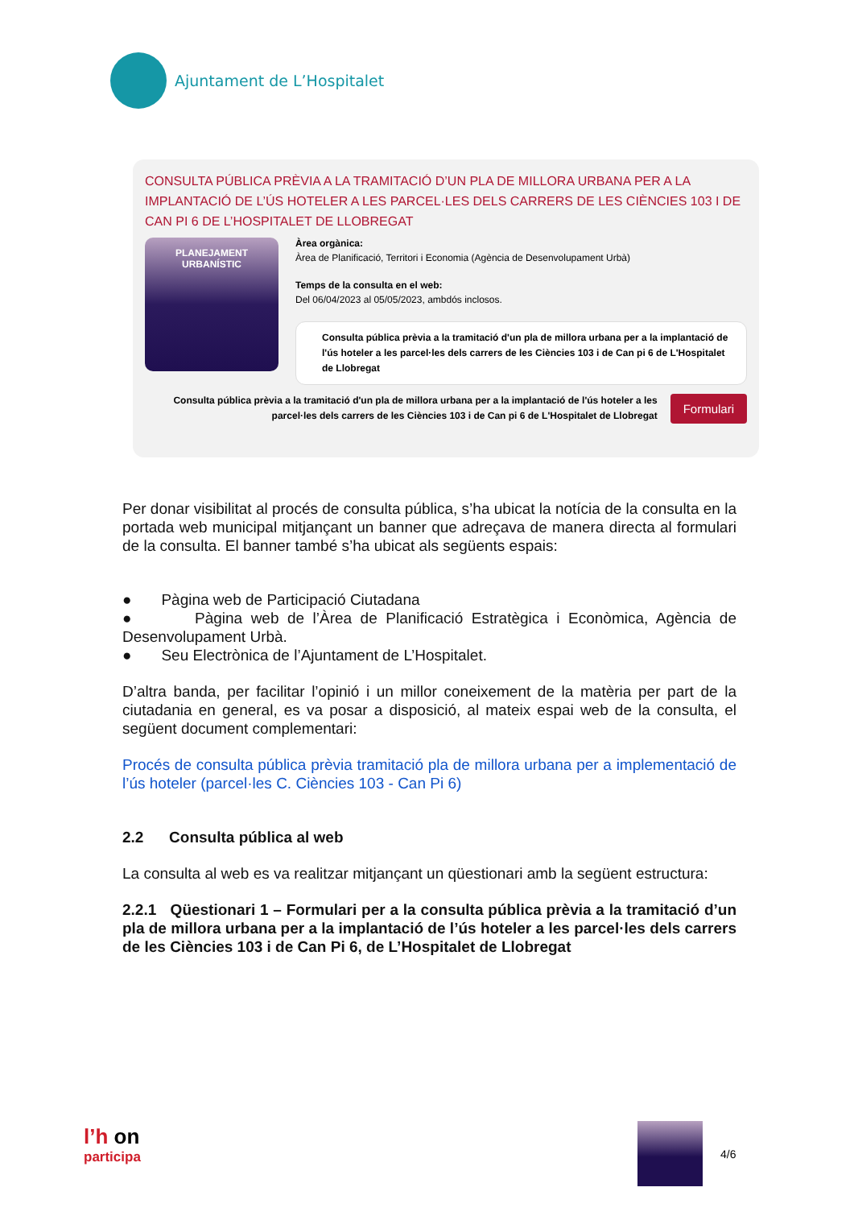Ajuntament de L’Hospitalet
CONSULTA PÚBLICA PRÈVIA A LA TRAMITACIÓ D’UN PLA DE MILLORA URBANA PER A LA IMPLANTACIÓ DE L’ÚS HOTELER A LES PARCEL·LES DELS CARRERS DE LES CIÈNCIES 103 I DE CAN PI 6 DE L’HOSPITALET DE LLOBREGAT
PLANEJAMENT
URBANÍSTIC
Àrea orgànica:
Àrea de Planificació, Territori i Economia (Agència de Desenvolupament Urbà)
Temps de la consulta en el web:
Del 06/04/2023 al 05/05/2023, ambdós inclosos.
Consulta pública prèvia a la tramitació d'un pla de millora urbana per a la implantació de l'ús hoteler a les parcel·les dels carrers de les Ciències 103 i de Can pi 6 de L'Hospitalet de Llobregat
Consulta pública prèvia a la tramitació d'un pla de millora urbana per a la implantació de l'ús hoteler a les parcel·les dels carrers de les Ciències 103 i de Can pi 6 de L'Hospitalet de Llobregat
Formulari
Per donar visibilitat al procés de consulta pública, s’ha ubicat la notícia de la consulta en la portada web municipal mitjançant un banner que adreçava de manera directa al formulari de la consulta. El banner també s’ha ubicat als següents espais:
● Pàgina web de Participació Ciutadana
● Pàgina web de l’Àrea de Planificació Estratègica i Econòmica, Agència de Desenvolupament Urbà.
● Seu Electrònica de l’Ajuntament de L’Hospitalet.
D’altra banda, per facilitar l’opinió i un millor coneixement de la matèria per part de la ciutadania en general, es va posar a disposició, al mateix espai web de la consulta, el següent document complementari:
Procés de consulta pública prèvia tramitació pla de millora urbana per a implementació de l’ús hoteler (parcel·les C. Ciències 103 - Can Pi 6)
2.2 Consulta pública al web
La consulta al web es va realitzar mitjançant un qüestionari amb la següent estructura:
2.2.1 Qüestionari 1 – Formulari per a la consulta pública prèvia a la tramitació d’un pla de millora urbana per a la implantació de l’ús hoteler a les parcel·les dels carrers de les Ciències 103 i de Can Pi 6, de L’Hospitalet de Llobregat
l’h on
participa
4/6